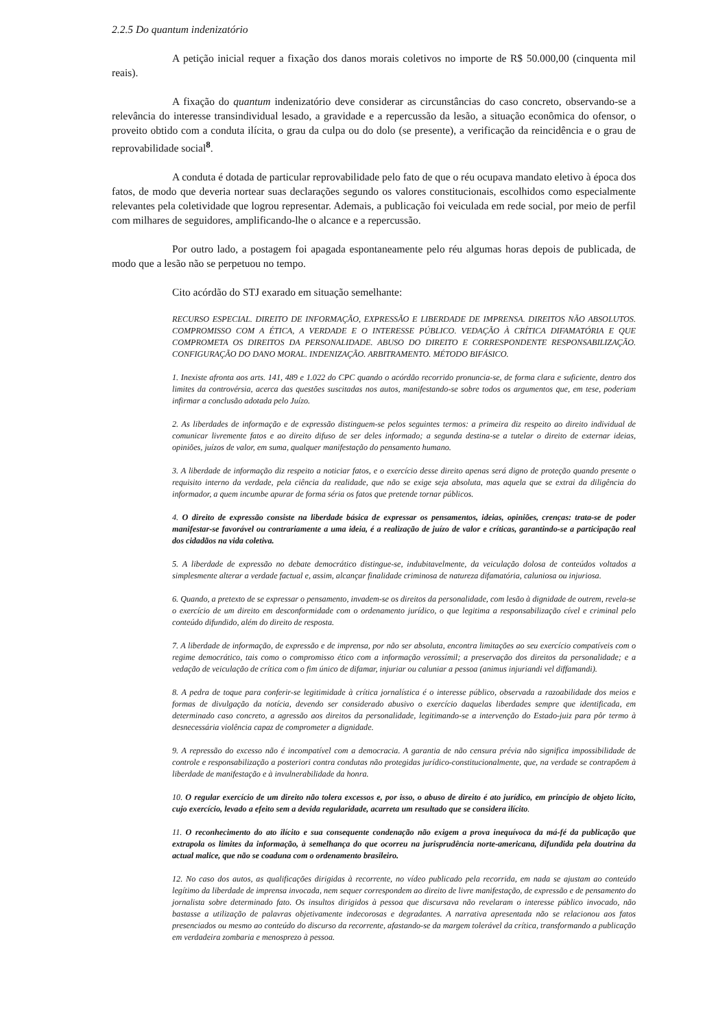2.2.5 Do quantum indenizatório
A petição inicial requer a fixação dos danos morais coletivos no importe de R$ 50.000,00 (cinquenta mil reais).
A fixação do quantum indenizatório deve considerar as circunstâncias do caso concreto, observando-se a relevância do interesse transindividual lesado, a gravidade e a repercussão da lesão, a situação econômica do ofensor, o proveito obtido com a conduta ilícita, o grau da culpa ou do dolo (se presente), a verificação da reincidência e o grau de reprovabilidade social<sup>8</sup>.
A conduta é dotada de particular reprovabilidade pelo fato de que o réu ocupava mandato eletivo à época dos fatos, de modo que deveria nortear suas declarações segundo os valores constitucionais, escolhidos como especialmente relevantes pela coletividade que logrou representar. Ademais, a publicação foi veiculada em rede social, por meio de perfil com milhares de seguidores, amplificando-lhe o alcance e a repercussão.
Por outro lado, a postagem foi apagada espontaneamente pelo réu algumas horas depois de publicada, de modo que a lesão não se perpetuou no tempo.
Cito acórdão do STJ exarado em situação semelhante:
RECURSO ESPECIAL. DIREITO DE INFORMAÇÃO, EXPRESSÃO E LIBERDADE DE IMPRENSA. DIREITOS NÃO ABSOLUTOS. COMPROMISSO COM A ÉTICA, A VERDADE E O INTERESSE PÚBLICO. VEDAÇÃO À CRÍTICA DIFAMATÓRIA E QUE COMPROMETA OS DIREITOS DA PERSONALIDADE. ABUSO DO DIREITO E CORRESPONDENTE RESPONSABILIZAÇÃO. CONFIGURAÇÃO DO DANO MORAL. INDENIZAÇÃO. ARBITRAMENTO. MÉTODO BIFÁSICO.
1. Inexiste afronta aos arts. 141, 489 e 1.022 do CPC quando o acórdão recorrido pronuncia-se, de forma clara e suficiente, dentro dos limites da controvérsia, acerca das questões suscitadas nos autos, manifestando-se sobre todos os argumentos que, em tese, poderiam infirmar a conclusão adotada pelo Juízo.
2. As liberdades de informação e de expressão distinguem-se pelos seguintes termos: a primeira diz respeito ao direito individual de comunicar livremente fatos e ao direito difuso de ser deles informado; a segunda destina-se a tutelar o direito de externar ideias, opiniões, juízos de valor, em suma, qualquer manifestação do pensamento humano.
3. A liberdade de informação diz respeito a noticiar fatos, e o exercício desse direito apenas será digno de proteção quando presente o requisito interno da verdade, pela ciência da realidade, que não se exige seja absoluta, mas aquela que se extrai da diligência do informador, a quem incumbe apurar de forma séria os fatos que pretende tornar públicos.
4. O direito de expressão consiste na liberdade básica de expressar os pensamentos, ideias, opiniões, crenças: trata-se de poder manifestar-se favorável ou contrariamente a uma ideia, é a realização de juízo de valor e críticas, garantindo-se a participação real dos cidadãos na vida coletiva.
5. A liberdade de expressão no debate democrático distingue-se, indubitavelmente, da veiculação dolosa de conteúdos voltados a simplesmente alterar a verdade factual e, assim, alcançar finalidade criminosa de natureza difamatória, caluniosa ou injuriosa.
6. Quando, a pretexto de se expressar o pensamento, invadem-se os direitos da personalidade, com lesão à dignidade de outrem, revela-se o exercício de um direito em desconformidade com o ordenamento jurídico, o que legitima a responsabilização cível e criminal pelo conteúdo difundido, além do direito de resposta.
7. A liberdade de informação, de expressão e de imprensa, por não ser absoluta, encontra limitações ao seu exercício compatíveis com o regime democrático, tais como o compromisso ético com a informação verossímil; a preservação dos direitos da personalidade; e a vedação de veiculação de crítica com o fim único de difamar, injuriar ou caluniar a pessoa (animus injuriandi vel diffamandi).
8. A pedra de toque para conferir-se legitimidade à crítica jornalística é o interesse público, observada a razoabilidade dos meios e formas de divulgação da notícia, devendo ser considerado abusivo o exercício daquelas liberdades sempre que identificada, em determinado caso concreto, a agressão aos direitos da personalidade, legitimando-se a intervenção do Estado-juiz para pôr termo à desnecessária violência capaz de comprometer a dignidade.
9. A repressão do excesso não é incompatível com a democracia. A garantia de não censura prévia não significa impossibilidade de controle e responsabilização a posteriori contra condutas não protegidas jurídico-constitucionalmente, que, na verdade se contrapõem à liberdade de manifestação e à invulnerabilidade da honra.
10. O regular exercício de um direito não tolera excessos e, por isso, o abuso de direito é ato jurídico, em princípio de objeto lícito, cujo exercício, levado a efeito sem a devida regularidade, acarreta um resultado que se considera ilícito.
11. O reconhecimento do ato ilícito e sua consequente condenação não exigem a prova inequívoca da má-fé da publicação que extrapola os limites da informação, à semelhança do que ocorreu na jurisprudência norte-americana, difundida pela doutrina da actual malice, que não se coaduna com o ordenamento brasileiro.
12. No caso dos autos, as qualificações dirigidas à recorrente, no vídeo publicado pela recorrida, em nada se ajustam ao conteúdo legítimo da liberdade de imprensa invocada, nem sequer correspondem ao direito de livre manifestação, de expressão e de pensamento do jornalista sobre determinado fato. Os insultos dirigidos à pessoa que discursava não revelaram o interesse público invocado, não bastasse a utilização de palavras objetivamente indecorosas e degradantes. A narrativa apresentada não se relacionou aos fatos presenciados ou mesmo ao conteúdo do discurso da recorrente, afastando-se da margem tolerável da crítica, transformando a publicação em verdadeira zombaria e menosprezo à pessoa.